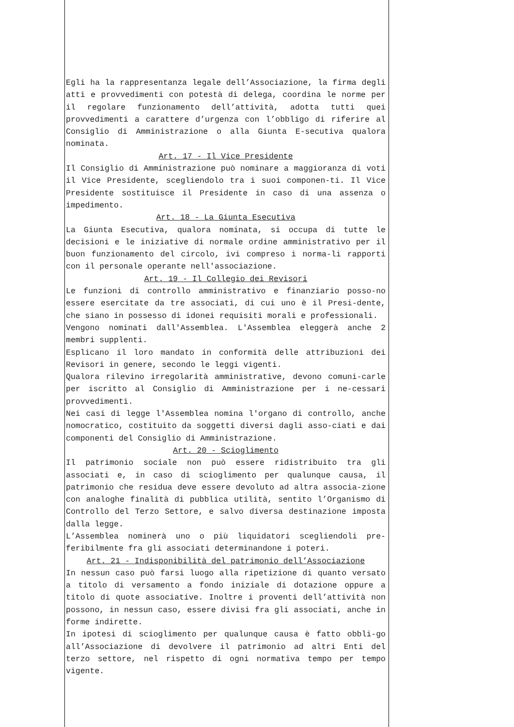Egli ha la rappresentanza legale dell’Associazione, la firma degli atti e provvedimenti con potestà di delega, coordina le norme per il regolare funzionamento dell’attività, adotta tutti quei provvedimenti a carattere d’urgenza con l’obbligo di riferire al Consiglio di Amministrazione o alla Giunta E-secutiva qualora nominata.
Art. 17 - Il Vice Presidente
Il Consiglio di Amministrazione può nominare a maggioranza di voti il Vice Presidente, scegliendolo tra i suoi componen-ti. Il Vice Presidente sostituisce il Presidente in caso di una assenza o impedimento.
Art. 18 - La Giunta Esecutiva
La Giunta Esecutiva, qualora nominata, si occupa di tutte le decisioni e le iniziative di normale ordine amministrativo per il buon funzionamento del circolo, ivi compreso i norma-li rapporti con il personale operante nell'associazione.
Art. 19 - Il Collegio dei Revisori
Le funzioni di controllo amministrativo e finanziario posso-no essere esercitate da tre associati, di cui uno è il Presi-dente, che siano in possesso di idonei requisiti morali e professionali.
Vengono nominati dall'Assemblea. L'Assemblea eleggerà anche 2 membri supplenti.
Esplicano il loro mandato in conformità delle attribuzioni dei Revisori in genere, secondo le leggi vigenti.
Qualora rilevino irregolarità amministrative, devono comuni-carle per iscritto al Consiglio di Amministrazione per i ne-cessari provvedimenti.
Nei casi di legge l'Assemblea nomina l'organo di controllo, anche nomocratico, costituito da soggetti diversi dagli asso-ciati e dai componenti del Consiglio di Amministrazione.
Art. 20 - Scioglimento
Il patrimonio sociale non può essere ridistribuito tra gli associati e, in caso di scioglimento per qualunque causa, il patrimonio che residua deve essere devoluto ad altra associa-zione con analoghe finalità di pubblica utilità, sentito l’Organismo di Controllo del Terzo Settore, e salvo diversa destinazione imposta dalla legge.
L’Assemblea nominerà uno o più liquidatori scegliendoli pre-feribilmente fra gli associati determinandone i poteri.
Art. 21 - Indisponibilità del patrimonio dell’Associazione
In nessun caso può farsi luogo alla ripetizione di quanto versato a titolo di versamento a fondo iniziale di dotazione oppure a titolo di quote associative. Inoltre i proventi dell’attività non possono, in nessun caso, essere divisi fra gli associati, anche in forme indirette.
In ipotesi di scioglimento per qualunque causa è fatto obbli-go all’Associazione di devolvere il patrimonio ad altri Enti del terzo settore, nel rispetto di ogni normativa tempo per tempo vigente.